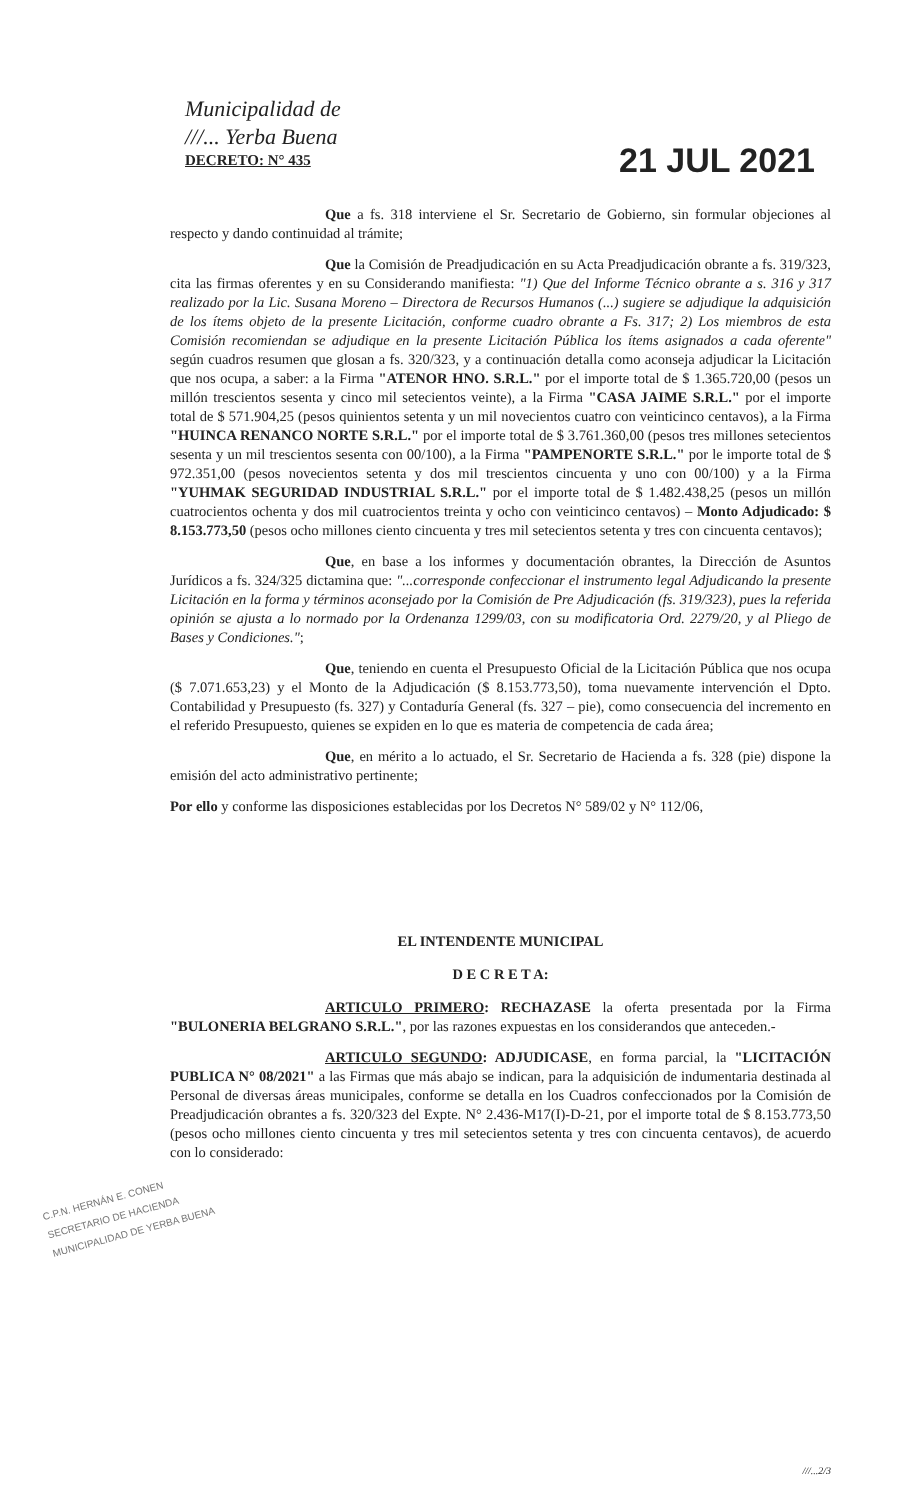Municipalidad de
///... Yerba Buena
DECRETO: N° 435 21 JUL 2021
Que a fs. 318 interviene el Sr. Secretario de Gobierno, sin formular objeciones al respecto y dando continuidad al trámite;
Que la Comisión de Preadjudicación en su Acta Preadjudicación obrante a fs. 319/323, cita las firmas oferentes y en su Considerando manifiesta: "1) Que del Informe Técnico obrante a s. 316 y 317 realizado por la Lic. Susana Moreno – Directora de Recursos Humanos (...) sugiere se adjudique la adquisición de los ítems objeto de la presente Licitación, conforme cuadro obrante a Fs. 317; 2) Los miembros de esta Comisión recomiendan se adjudique en la presente Licitación Pública los ítems asignados a cada oferente" según cuadros resumen que glosan a fs. 320/323, y a continuación detalla como aconseja adjudicar la Licitación que nos ocupa, a saber: a la Firma "ATENOR HNO. S.R.L." por el importe total de $ 1.365.720,00 (pesos un millón trescientos sesenta y cinco mil setecientos veinte), a la Firma "CASA JAIME S.R.L." por el importe total de $ 571.904,25 (pesos quinientos setenta y un mil novecientos cuatro con veinticinco centavos), a la Firma "HUINCA RENANCO NORTE S.R.L." por el importe total de $ 3.761.360,00 (pesos tres millones setecientos sesenta y un mil trescientos sesenta con 00/100), a la Firma "PAMPENORTE S.R.L." por le importe total de $ 972.351,00 (pesos novecientos setenta y dos mil trescientos cincuenta y uno con 00/100) y a la Firma "YUHMAK SEGURIDAD INDUSTRIAL S.R.L." por el importe total de $ 1.482.438,25 (pesos un millón cuatrocientos ochenta y dos mil cuatrocientos treinta y ocho con veinticinco centavos) – Monto Adjudicado: $ 8.153.773,50 (pesos ocho millones ciento cincuenta y tres mil setecientos setenta y tres con cincuenta centavos);
Que, en base a los informes y documentación obrantes, la Dirección de Asuntos Jurídicos a fs. 324/325 dictamina que: "...corresponde confeccionar el instrumento legal Adjudicando la presente Licitación en la forma y términos aconsejado por la Comisión de Pre Adjudicación (fs. 319/323), pues la referida opinión se ajusta a lo normado por la Ordenanza 1299/03, con su modificatoria Ord. 2279/20, y al Pliego de Bases y Condiciones.";
Que, teniendo en cuenta el Presupuesto Oficial de la Licitación Pública que nos ocupa ($ 7.071.653,23) y el Monto de la Adjudicación ($ 8.153.773,50), toma nuevamente intervención el Dpto. Contabilidad y Presupuesto (fs. 327) y Contaduría General (fs. 327 – pie), como consecuencia del incremento en el referido Presupuesto, quienes se expiden en lo que es materia de competencia de cada área;
Que, en mérito a lo actuado, el Sr. Secretario de Hacienda a fs. 328 (pie) dispone la emisión del acto administrativo pertinente;
Por ello y conforme las disposiciones establecidas por los Decretos N° 589/02 y N° 112/06,
EL INTENDENTE MUNICIPAL
D E C R E T A:
ARTICULO PRIMERO: RECHAZASE la oferta presentada por la Firma "BULONERIA BELGRANO S.R.L.", por las razones expuestas en los considerandos que anteceden.-
ARTICULO SEGUNDO: ADJUDICASE, en forma parcial, la "LICITACIÓN PUBLICA N° 08/2021" a las Firmas que más abajo se indican, para la adquisición de indumentaria destinada al Personal de diversas áreas municipales, conforme se detalla en los Cuadros confeccionados por la Comisión de Preadjudicación obrantes a fs. 320/323 del Expte. N° 2.436-M17(I)-D-21, por el importe total de $ 8.153.773,50 (pesos ocho millones ciento cincuenta y tres mil setecientos setenta y tres con cincuenta centavos), de acuerdo con lo considerado:
C.P.N. HERNÁN E. CONEN
SECRETARIO DE HACIENDA
MUNICIPALIDAD DE YERBA BUENA
///...2/3